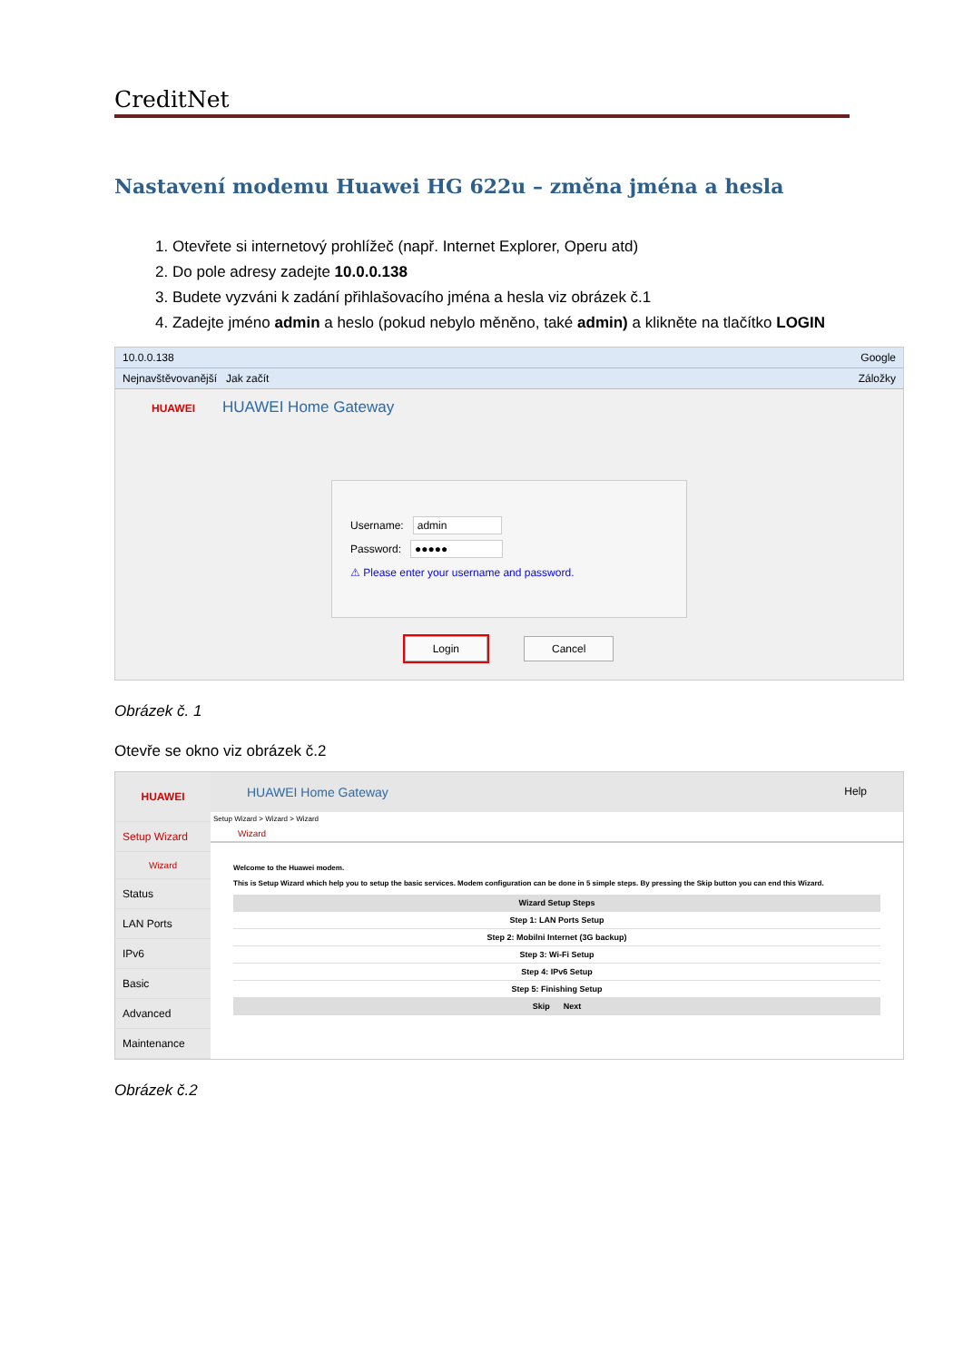CreditNet
Nastavení modemu Huawei HG 622u – změna jména a hesla
1. Otevřete si internetový prohlížeč (např. Internet Explorer, Operu atd)
2. Do pole adresy zadejte 10.0.0.138
3. Budete vyzváni k zadání přihlašovacího jména a hesla viz obrázek č.1
4. Zadejte jméno admin a heslo (pokud nebylo měněno, také admin) a klikněte na tlačítko LOGIN
10.0.0.138 Google
Nejnavštěvovanější Jak začít Záložky
HUAWEI HUAWEI Home Gateway
Username: admin
Password: ●●●●●
⚠ Please enter your username and password.
Login Cancel
Obrázek č. 1
Otevře se okno viz obrázek č.2
HUAWEI
Setup Wizard
Wizard
Status
LAN Ports
IPv6
Basic
Advanced
Maintenance
HUAWEI Home Gateway Help
Setup Wizard > Wizard > Wizard
Wizard
Welcome to the Huawei modem.
This is Setup Wizard which help you to setup the basic services. Modem configuration can be done in 5 simple steps. By pressing the Skip button you can end this Wizard.
| Wizard Setup Steps |
| Step 1: LAN Ports Setup |
| Step 2: Mobilni Internet (3G backup) |
| Step 3: Wi-Fi Setup |
| Step 4: IPv6 Setup |
| Step 5: Finishing Setup |
| Skip Next |
Obrázek č.2